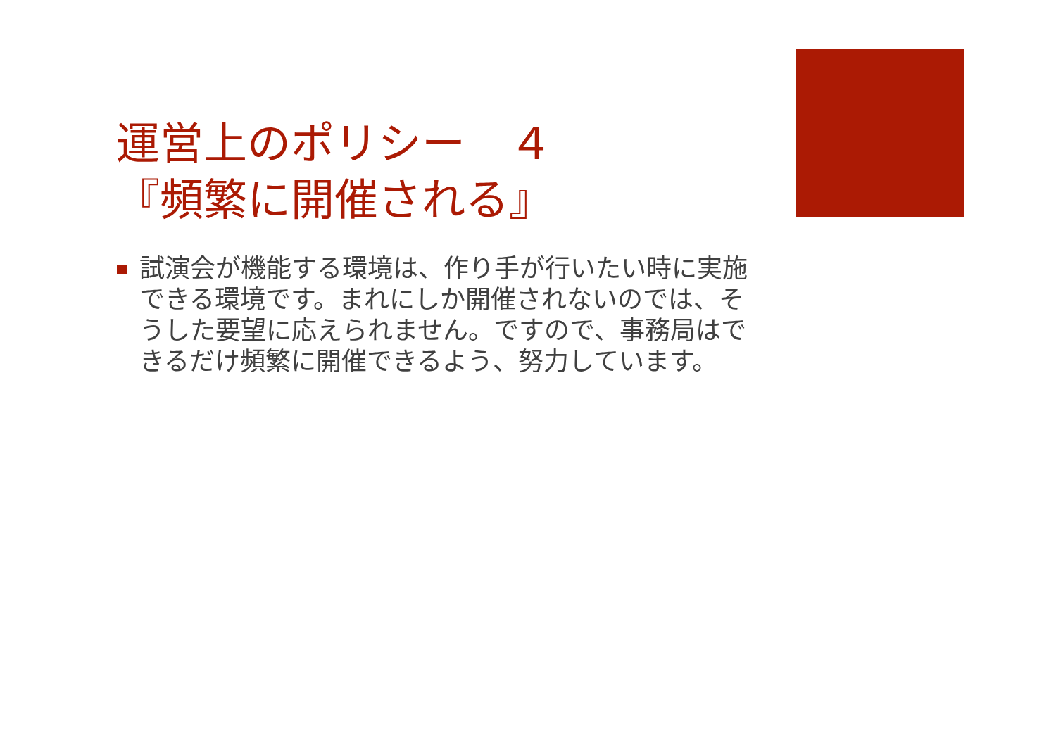運営上のポリシー　４
『頻繁に開催される』
試演会が機能する環境は、作り手が行いたい時に実施できる環境です。まれにしか開催されないのでは、そうした要望に応えられません。ですので、事務局はできるだけ頻繁に開催できるよう、努力しています。